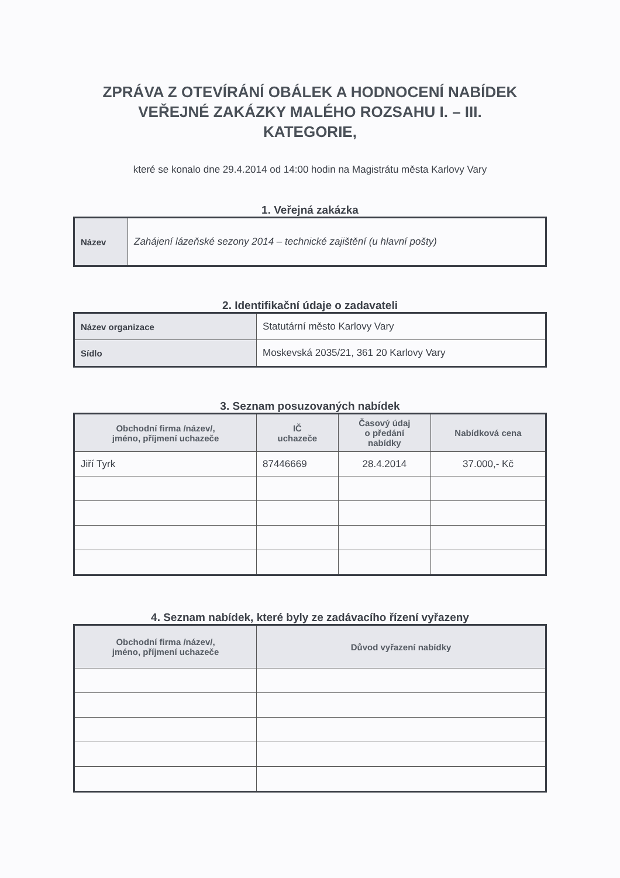ZPRÁVA Z OTEVÍRÁNÍ OBÁLEK A HODNOCENÍ NABÍDEK
VEŘEJNÉ ZAKÁZKY MALÉHO ROZSAHU I. – III.
KATEGORIE,
které se konalo dne 29.4.2014 od 14:00 hodin na Magistrátu města Karlovy Vary
1. Veřejná zakázka
| Název | Zahájení lázeňské sezony 2014 – technické zajištění (u hlavní pošty) |
2. Identifikační údaje o zadavateli
| Název organizace | Statutární město Karlovy Vary |
| Sídlo | Moskevská 2035/21, 361 20 Karlovy Vary |
3. Seznam posuzovaných nabídek
| Obchodní firma /název/, jméno, příjmení uchazeče | IČ uchazeče | Časový údaj o předání nabídky | Nabídková cena |
| --- | --- | --- | --- |
| Jiří Tyrk | 87446669 | 28.4.2014 | 37.000,- Kč |
4. Seznam nabídek, které byly ze zadávacího řízení vyřazeny
| Obchodní firma /název/, jméno, příjmení uchazeče | Důvod vyřazení nabídky |
| --- | --- |